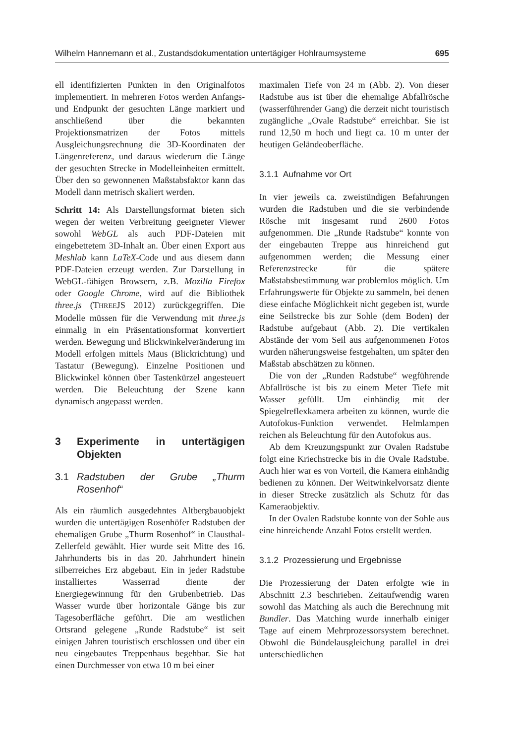Wilhelm Hannemann et al., Zustandsdokumentation untertägiger Hohlraumsysteme 695
ell identifizierten Punkten in den Originalfotos implementiert. In mehreren Fotos werden Anfangs- und Endpunkt der gesuchten Länge markiert und anschließend über die bekannten Projektionsmatrizen der Fotos mittels Ausgleichungsrechnung die 3D-Koordinaten der Längenreferenz, und daraus wiederum die Länge der gesuchten Strecke in Modelleinheiten ermittelt. Über den so gewonnenen Maßstabsfaktor kann das Modell dann metrisch skaliert werden.
Schritt 14: Als Darstellungsformat bieten sich wegen der weiten Verbreitung geeigneter Viewer sowohl WebGL als auch PDF-Dateien mit eingebettetem 3D-Inhalt an. Über einen Export aus Meshlab kann LaTeX-Code und aus diesem dann PDF-Dateien erzeugt werden. Zur Darstellung in WebGL-fähigen Browsern, z.B. Mozilla Firefox oder Google Chrome, wird auf die Bibliothek three.js (THREEJS 2012) zurückgegriffen. Die Modelle müssen für die Verwendung mit three.js einmalig in ein Präsentationsformat konvertiert werden. Bewegung und Blickwinkelveränderung im Modell erfolgen mittels Maus (Blickrichtung) und Tastatur (Bewegung). Einzelne Positionen und Blickwinkel können über Tastenkürzel angesteuert werden. Die Beleuchtung der Szene kann dynamisch angepasst werden.
3 Experimente in untertägigen Objekten
3.1 Radstuben der Grube „Thurm Rosenhof“
Als ein räumlich ausgedehntes Altbergbauobjekt wurden die untertägigen Rosenhöfer Radstuben der ehemaligen Grube „Thurm Rosenhof“ in Clausthal-Zellerfeld gewählt. Hier wurde seit Mitte des 16. Jahrhunderts bis in das 20. Jahrhundert hinein silberreiches Erz abgebaut. Ein in jeder Radstube installiertes Wasserrad diente der Energiegewinnung für den Grubenbetrieb. Das Wasser wurde über horizontale Gänge bis zur Tagesoberfläche geführt. Die am westlichen Ortsrand gelegene „Runde Radstube“ ist seit einigen Jahren touristisch erschlossen und über ein neu eingebautes Treppenhaus begehbar. Sie hat einen Durchmesser von etwa 10 m bei einer
maximalen Tiefe von 24 m (Abb. 2). Von dieser Radstube aus ist über die ehemalige Abfallrösche (wasserführender Gang) die derzeit nicht touristisch zugängliche „Ovale Radstube“ erreichbar. Sie ist rund 12,50 m hoch und liegt ca. 10 m unter der heutigen Geländeoberfläche.
3.1.1 Aufnahme vor Ort
In vier jeweils ca. zweistündigen Befahrungen wurden die Radstuben und die sie verbindende Rösche mit insgesamt rund 2600 Fotos aufgenommen. Die „Runde Radstube“ konnte von der eingebauten Treppe aus hinreichend gut aufgenommen werden; die Messung einer Referenzstrecke für die spätere Maßstabsbestimmung war problemlos möglich. Um Erfahrungswerte für Objekte zu sammeln, bei denen diese einfache Möglichkeit nicht gegeben ist, wurde eine Seilstrecke bis zur Sohle (dem Boden) der Radstube aufgebaut (Abb. 2). Die vertikalen Abstände der vom Seil aus aufgenommenen Fotos wurden näherungsweise festgehalten, um später den Maßstab abschätzen zu können.
Die von der „Runden Radstube“ wegführende Abfallrösche ist bis zu einem Meter Tiefe mit Wasser gefüllt. Um einhändig mit der Spiegelreflexkamera arbeiten zu können, wurde die Autofokus-Funktion verwendet. Helmlampen reichen als Beleuchtung für den Autofokus aus.
Ab dem Kreuzungspunkt zur Ovalen Radstube folgt eine Kriechstrecke bis in die Ovale Radstube. Auch hier war es von Vorteil, die Kamera einhändig bedienen zu können. Der Weitwinkelvorsatz diente in dieser Strecke zusätzlich als Schutz für das Kameraobjektiv.
In der Ovalen Radstube konnte von der Sohle aus eine hinreichende Anzahl Fotos erstellt werden.
3.1.2 Prozessierung und Ergebnisse
Die Prozessierung der Daten erfolgte wie in Abschnitt 2.3 beschrieben. Zeitaufwendig waren sowohl das Matching als auch die Berechnung mit Bundler. Das Matching wurde innerhalb einiger Tage auf einem Mehrprozessorsystem berechnet. Obwohl die Bündelausgleichung parallel in drei unterschiedlichen